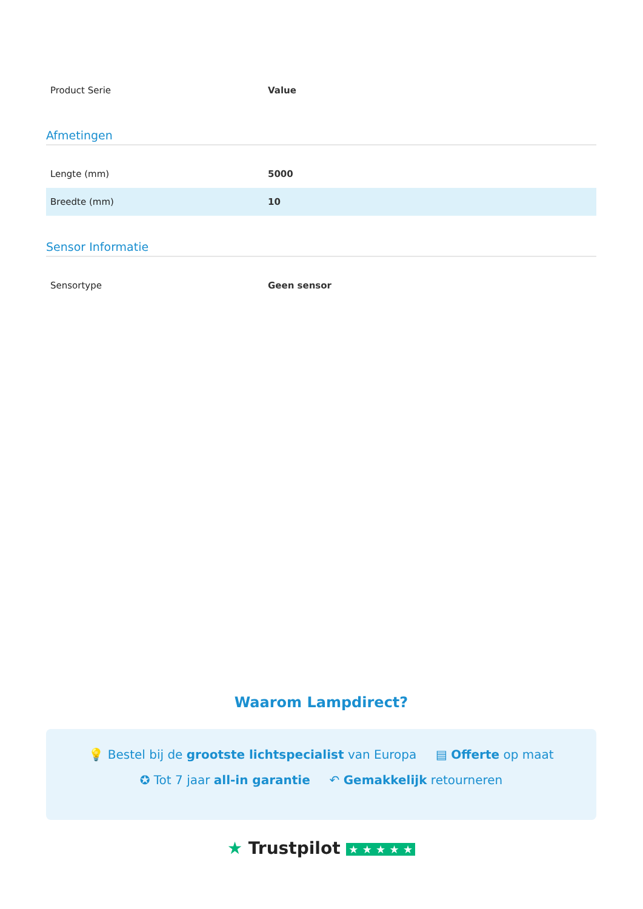| Product Serie | Value |
Afmetingen
| Lengte (mm) | 5000 |
| Breedte (mm) | 10 |
Sensor Informatie
| Sensortype | Geen sensor |
Waarom Lampdirect?
💡 Bestel bij de grootste lichtspecialist van Europa ▤ Offerte op maat
✪ Tot 7 jaar all-in garantie ↶ Gemakkelijk retourneren
★ Trustpilot ★ ★ ★ ★ ★